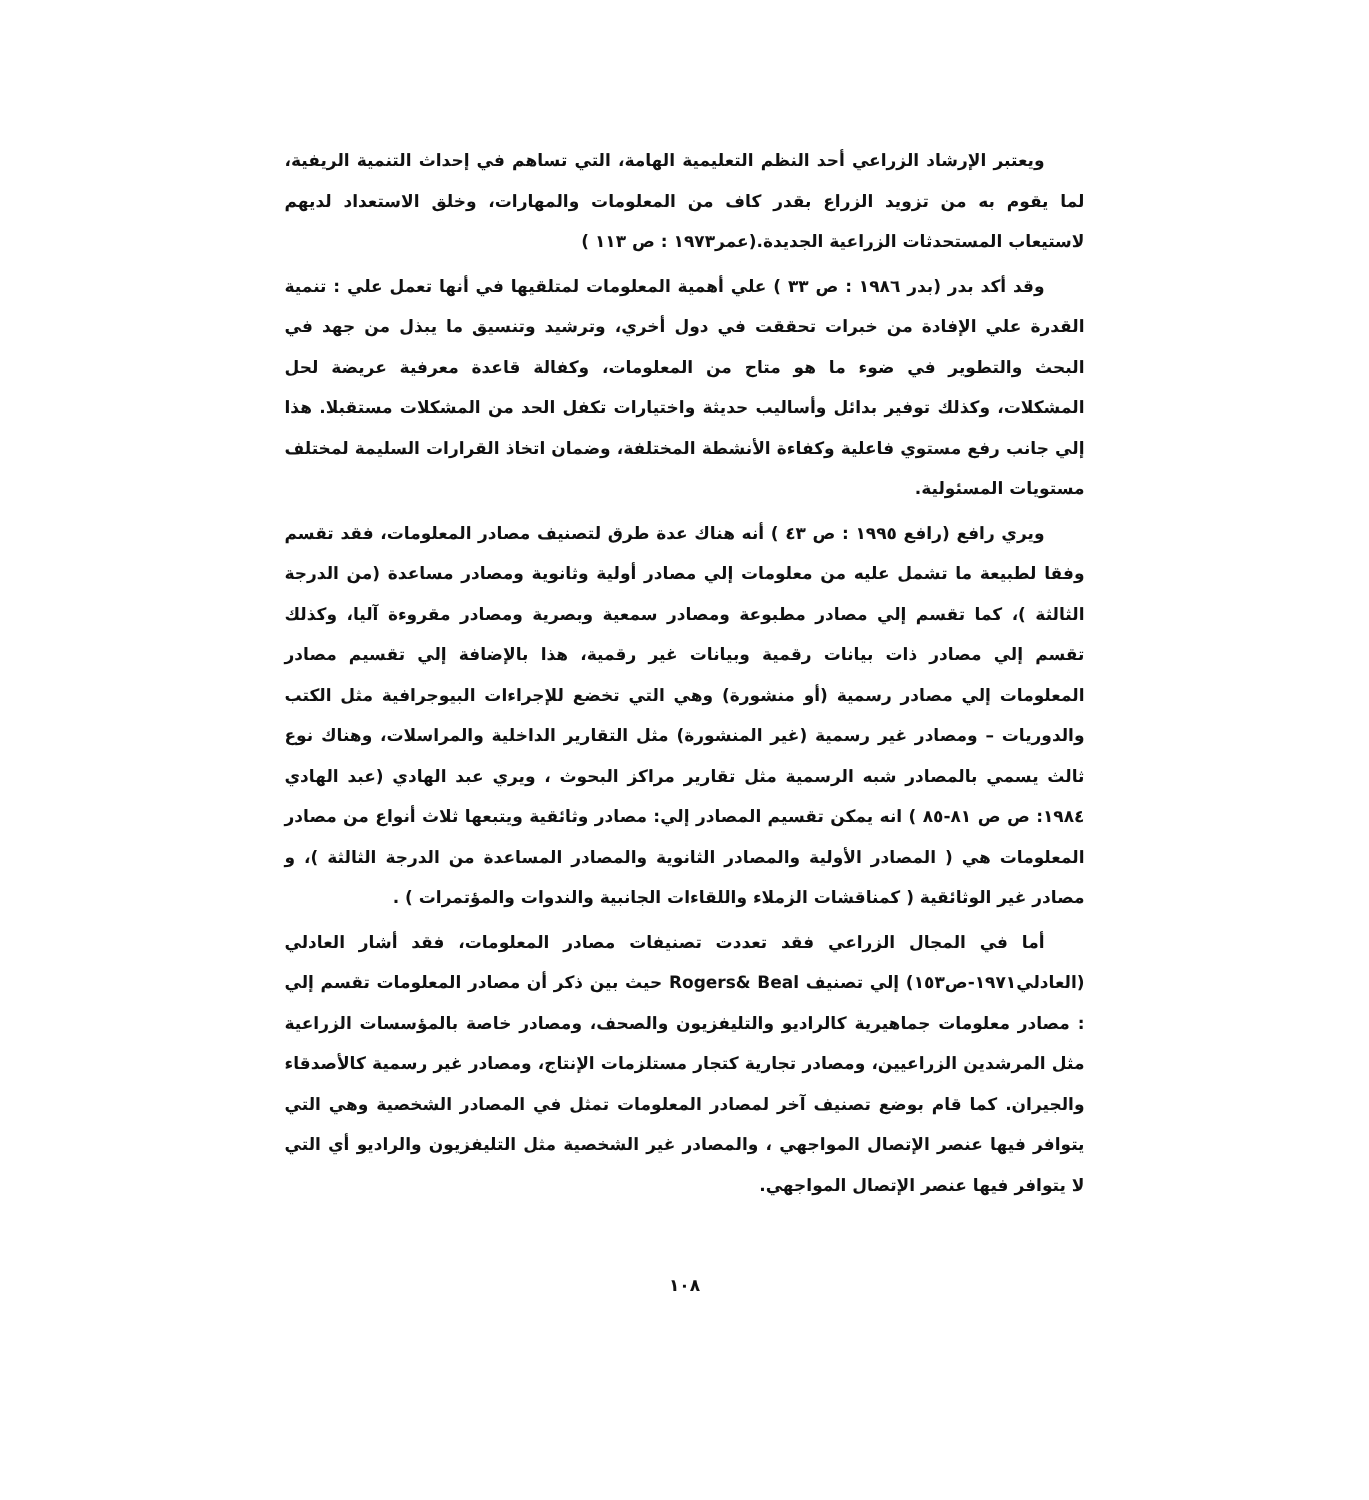ويعتبر الإرشاد الزراعي أحد النظم التعليمية الهامة، التي تساهم في إحداث التنمية الريفية، لما يقوم به من تزويد الزراع بقدر كاف من المعلومات والمهارات، وخلق الاستعداد لديهم لاستيعاب المستحدثات الزراعية الجديدة.(عمر١٩٧٣ : ص ١١٣ )
وقد أكد بدر (بدر ١٩٨٦ : ص ٣٣ ) علي أهمية المعلومات لمتلقيها في أنها تعمل علي : تنمية القدرة علي الإفادة من خبرات تحققت في دول أخري، وترشيد وتنسيق ما يبذل من جهد في البحث والتطوير في ضوء ما هو متاح من المعلومات، وكفالة قاعدة معرفية عريضة لحل المشكلات، وكذلك توفير بدائل وأساليب حديثة واختيارات تكفل الحد من المشكلات مستقبلا. هذا إلي جانب رفع مستوي فاعلية وكفاءة الأنشطة المختلفة، وضمان اتخاذ القرارات السليمة لمختلف مستويات المسئولية.
ويري رافع (رافع ١٩٩٥ : ص ٤٣ ) أنه هناك عدة طرق لتصنيف مصادر المعلومات، فقد تقسم وفقا لطبيعة ما تشمل عليه من معلومات إلي مصادر أولية وثانوية ومصادر مساعدة (من الدرجة الثالثة )، كما تقسم إلي مصادر مطبوعة ومصادر سمعية وبصرية ومصادر مقروءة آليا، وكذلك تقسم إلي مصادر ذات بيانات رقمية وبيانات غير رقمية، هذا بالإضافة إلي تقسيم مصادر المعلومات إلي مصادر رسمية (أو منشورة) وهي التي تخضع للإجراءات البيوجرافية مثل الكتب والدوريات – ومصادر غير رسمية (غير المنشورة) مثل التقارير الداخلية والمراسلات، وهناك نوع ثالث يسمي بالمصادر شبه الرسمية مثل تقارير مراكز البحوث ، ويري عبد الهادي (عبد الهادي ١٩٨٤: ص ص ٨١-٨٥ ) انه يمكن تقسيم المصادر إلي: مصادر وثائقية ويتبعها ثلاث أنواع من مصادر المعلومات هي ( المصادر الأولية والمصادر الثانوية والمصادر المساعدة من الدرجة الثالثة )، و مصادر غير الوثائقية ( كمناقشات الزملاء واللقاءات الجانبية والندوات والمؤتمرات ) .
أما في المجال الزراعي فقد تعددت تصنيفات مصادر المعلومات، فقد أشار العادلي (العادلي١٩٧١-ص١٥٣) إلي تصنيف Rogers& Beal حيث بين ذكر أن مصادر المعلومات تقسم إلي : مصادر معلومات جماهيرية كالراديو والتليفزيون والصحف، ومصادر خاصة بالمؤسسات الزراعية مثل المرشدين الزراعيين، ومصادر تجارية كتجار مستلزمات الإنتاج، ومصادر غير رسمية كالأصدقاء والجيران. كما قام بوضع تصنيف آخر لمصادر المعلومات تمثل في المصادر الشخصية وهي التي يتوافر فيها عنصر الإتصال المواجهي ، والمصادر غير الشخصية مثل التليفزيون والراديو أي التي لا يتوافر فيها عنصر الإتصال المواجهي.
١٠٨